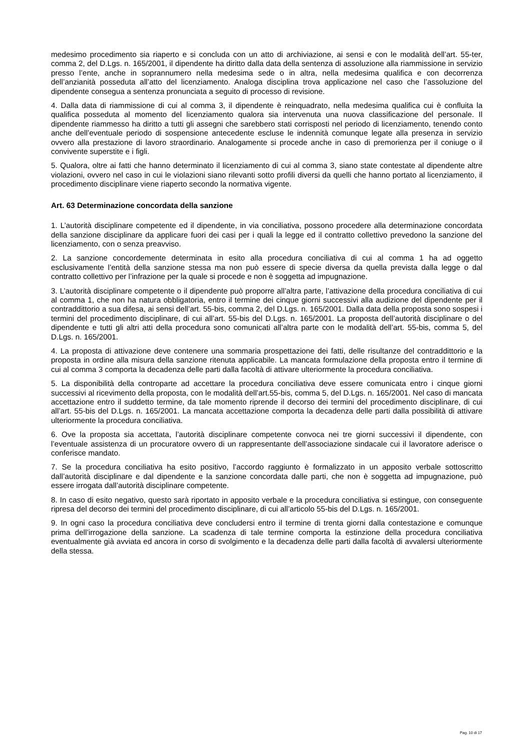medesimo procedimento sia riaperto e si concluda con un atto di archiviazione, ai sensi e con le modalità dell’art. 55-ter, comma 2, del D.Lgs. n. 165/2001, il dipendente ha diritto dalla data della sentenza di assoluzione alla riammissione in servizio presso l’ente, anche in soprannumero nella medesima sede o in altra, nella medesima qualifica e con decorrenza dell’anzianità posseduta all’atto del licenziamento. Analoga disciplina trova applicazione nel caso che l’assoluzione del dipendente consegua a sentenza pronunciata a seguito di processo di revisione.
4. Dalla data di riammissione di cui al comma 3, il dipendente è reinquadrato, nella medesima qualifica cui è confluita la qualifica posseduta al momento del licenziamento qualora sia intervenuta una nuova classificazione del personale. Il dipendente riammesso ha diritto a tutti gli assegni che sarebbero stati corrisposti nel periodo di licenziamento, tenendo conto anche dell’eventuale periodo di sospensione antecedente escluse le indennità comunque legate alla presenza in servizio ovvero alla prestazione di lavoro straordinario. Analogamente si procede anche in caso di premorienza per il coniuge o il convivente superstite e i figli.
5. Qualora, oltre ai fatti che hanno determinato il licenziamento di cui al comma 3, siano state contestate al dipendente altre violazioni, ovvero nel caso in cui le violazioni siano rilevanti sotto profili diversi da quelli che hanno portato al licenziamento, il procedimento disciplinare viene riaperto secondo la normativa vigente.
Art. 63 Determinazione concordata della sanzione
1. L’autorità disciplinare competente ed il dipendente, in via conciliativa, possono procedere alla determinazione concordata della sanzione disciplinare da applicare fuori dei casi per i quali la legge ed il contratto collettivo prevedono la sanzione del licenziamento, con o senza preavviso.
2. La sanzione concordemente determinata in esito alla procedura conciliativa di cui al comma 1 ha ad oggetto esclusivamente l’entità della sanzione stessa ma non può essere di specie diversa da quella prevista dalla legge o dal contratto collettivo per l’infrazione per la quale si procede e non è soggetta ad impugnazione.
3. L’autorità disciplinare competente o il dipendente può proporre all’altra parte, l’attivazione della procedura conciliativa di cui al comma 1, che non ha natura obbligatoria, entro il termine dei cinque giorni successivi alla audizione del dipendente per il contraddittorio a sua difesa, ai sensi dell’art. 55-bis, comma 2, del D.Lgs. n. 165/2001. Dalla data della proposta sono sospesi i termini del procedimento disciplinare, di cui all’art. 55-bis del D.Lgs. n. 165/2001. La proposta dell’autorità disciplinare o del dipendente e tutti gli altri atti della procedura sono comunicati all’altra parte con le modalità dell’art. 55-bis, comma 5, del D.Lgs. n. 165/2001.
4. La proposta di attivazione deve contenere una sommaria prospettazione dei fatti, delle risultanze del contraddittorio e la proposta in ordine alla misura della sanzione ritenuta applicabile. La mancata formulazione della proposta entro il termine di cui al comma 3 comporta la decadenza delle parti dalla facoltà di attivare ulteriormente la procedura conciliativa.
5. La disponibilità della controparte ad accettare la procedura conciliativa deve essere comunicata entro i cinque giorni successivi al ricevimento della proposta, con le modalità dell’art.55-bis, comma 5, del D.Lgs. n. 165/2001. Nel caso di mancata accettazione entro il suddetto termine, da tale momento riprende il decorso dei termini del procedimento disciplinare, di cui all’art. 55-bis del D.Lgs. n. 165/2001. La mancata accettazione comporta la decadenza delle parti dalla possibilità di attivare ulteriormente la procedura conciliativa.
6. Ove la proposta sia accettata, l’autorità disciplinare competente convoca nei tre giorni successivi il dipendente, con l’eventuale assistenza di un procuratore ovvero di un rappresentante dell’associazione sindacale cui il lavoratore aderisce o conferisce mandato.
7. Se la procedura conciliativa ha esito positivo, l’accordo raggiunto è formalizzato in un apposito verbale sottoscritto dall’autorità disciplinare e dal dipendente e la sanzione concordata dalle parti, che non è soggetta ad impugnazione, può essere irrogata dall’autorità disciplinare competente.
8. In caso di esito negativo, questo sarà riportato in apposito verbale e la procedura conciliativa si estingue, con conseguente ripresa del decorso dei termini del procedimento disciplinare, di cui all’articolo 55-bis del D.Lgs. n. 165/2001.
9. In ogni caso la procedura conciliativa deve concludersi entro il termine di trenta giorni dalla contestazione e comunque prima dell’irrogazione della sanzione. La scadenza di tale termine comporta la estinzione della procedura conciliativa eventualmente già avviata ed ancora in corso di svolgimento e la decadenza delle parti dalla facoltà di avvalersi ulteriormente della stessa.
Pag. 10 di 17